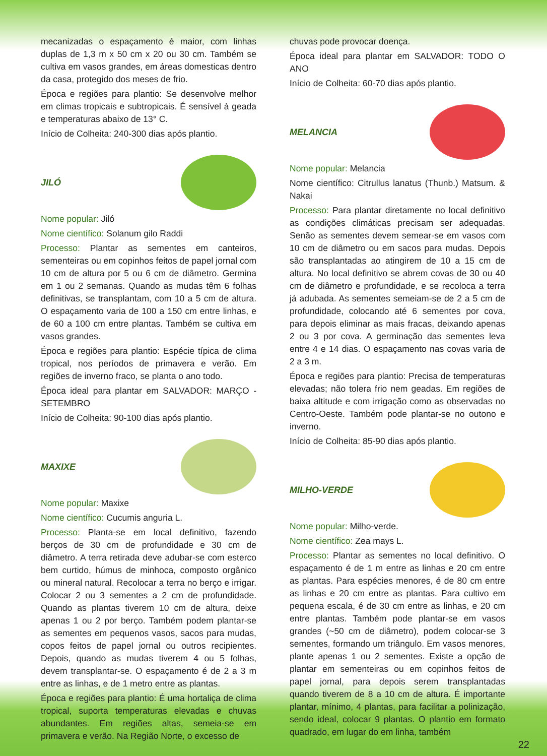mecanizadas o espaçamento é maior, com linhas duplas de 1,3 m x 50 cm x 20 ou 30 cm. Também se cultiva em vasos grandes, em áreas domesticas dentro da casa, protegido dos meses de frio.
Época e regiões para plantio: Se desenvolve melhor em climas tropicais e subtropicais. É sensível à geada e temperaturas abaixo de 13° C.
Início de Colheita: 240-300 dias após plantio.
JILÓ
Nome popular: Jiló
Nome científico: Solanum gilo Raddi
Processo: Plantar as sementes em canteiros, sementeiras ou em copinhos feitos de papel jornal com 10 cm de altura por 5 ou 6 cm de diâmetro. Germina em 1 ou 2 semanas. Quando as mudas têm 6 folhas definitivas, se transplantam, com 10 a 5 cm de altura. O espaçamento varia de 100 a 150 cm entre linhas, e de 60 a 100 cm entre plantas. Também se cultiva em vasos grandes.
Época e regiões para plantio: Espécie típica de clima tropical, nos períodos de primavera e verão. Em regiões de inverno fraco, se planta o ano todo.
Época ideal para plantar em SALVADOR: MARÇO - SETEMBRO
Início de Colheita: 90-100 dias após plantio.
MAXIXE
Nome popular: Maxixe
Nome científico: Cucumis anguria L.
Processo: Planta-se em local definitivo, fazendo berços de 30 cm de profundidade e 30 cm de diâmetro. A terra retirada deve adubar-se com esterco bem curtido, húmus de minhoca, composto orgânico ou mineral natural. Recolocar a terra no berço e irrigar. Colocar 2 ou 3 sementes a 2 cm de profundidade. Quando as plantas tiverem 10 cm de altura, deixe apenas 1 ou 2 por berço. Também podem plantar-se as sementes em pequenos vasos, sacos para mudas, copos feitos de papel jornal ou outros recipientes. Depois, quando as mudas tiverem 4 ou 5 folhas, devem transplantar-se. O espaçamento é de 2 a 3 m entre as linhas, e de 1 metro entre as plantas.
Época e regiões para plantio: É uma hortaliça de clima tropical, suporta temperaturas elevadas e chuvas abundantes. Em regiões altas, semeia-se em primavera e verão. Na Região Norte, o excesso de
chuvas pode provocar doença.
Época ideal para plantar em SALVADOR: TODO O ANO
Início de Colheita: 60-70 dias após plantio.
MELANCIA
Nome popular: Melancia
Nome científico: Citrullus lanatus (Thunb.) Matsum. & Nakai
Processo: Para plantar diretamente no local definitivo as condições climáticas precisam ser adequadas. Senão as sementes devem semear-se em vasos com 10 cm de diâmetro ou em sacos para mudas. Depois são transplantadas ao atingirem de 10 a 15 cm de altura. No local definitivo se abrem covas de 30 ou 40 cm de diâmetro e profundidade, e se recoloca a terra já adubada. As sementes semeiam-se de 2 a 5 cm de profundidade, colocando até 6 sementes por cova, para depois eliminar as mais fracas, deixando apenas 2 ou 3 por cova. A germinação das sementes leva entre 4 e 14 dias. O espaçamento nas covas varia de 2 a 3 m.
Época e regiões para plantio: Precisa de temperaturas elevadas; não tolera frio nem geadas. Em regiões de baixa altitude e com irrigação como as observadas no Centro-Oeste. Também pode plantar-se no outono e inverno.
Início de Colheita: 85-90 dias após plantio.
MILHO-VERDE
Nome popular: Milho-verde.
Nome científico: Zea mays L.
Processo: Plantar as sementes no local definitivo. O espaçamento é de 1 m entre as linhas e 20 cm entre as plantas. Para espécies menores, é de 80 cm entre as linhas e 20 cm entre as plantas. Para cultivo em pequena escala, é de 30 cm entre as linhas, e 20 cm entre plantas. Também pode plantar-se em vasos grandes (~50 cm de diâmetro), podem colocar-se 3 sementes, formando um triângulo. Em vasos menores, plante apenas 1 ou 2 sementes. Existe a opção de plantar em sementeiras ou em copinhos feitos de papel jornal, para depois serem transplantadas quando tiverem de 8 a 10 cm de altura. É importante plantar, mínimo, 4 plantas, para facilitar a polinização, sendo ideal, colocar 9 plantas. O plantio em formato quadrado, em lugar do em linha, também
22